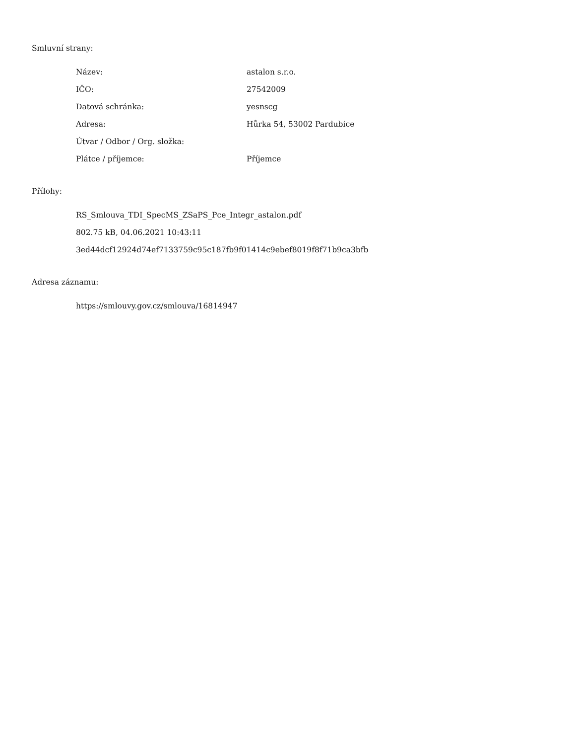Smluvní strany:
| Název: | astalon s.r.o. |
| IČO: | 27542009 |
| Datová schránka: | yesnscg |
| Adresa: | Hůrka 54, 53002 Pardubice |
| Útvar / Odbor / Org. složka: | |
| Plátce / příjemce: | Příjemce |
Přílohy:
RS_Smlouva_TDI_SpecMS_ZSaPS_Pce_Integr_astalon.pdf
802.75 kB, 04.06.2021 10:43:11
3ed44dcf12924d74ef7133759c95c187fb9f01414c9ebef8019f8f71b9ca3bfb
Adresa záznamu:
https://smlouvy.gov.cz/smlouva/16814947